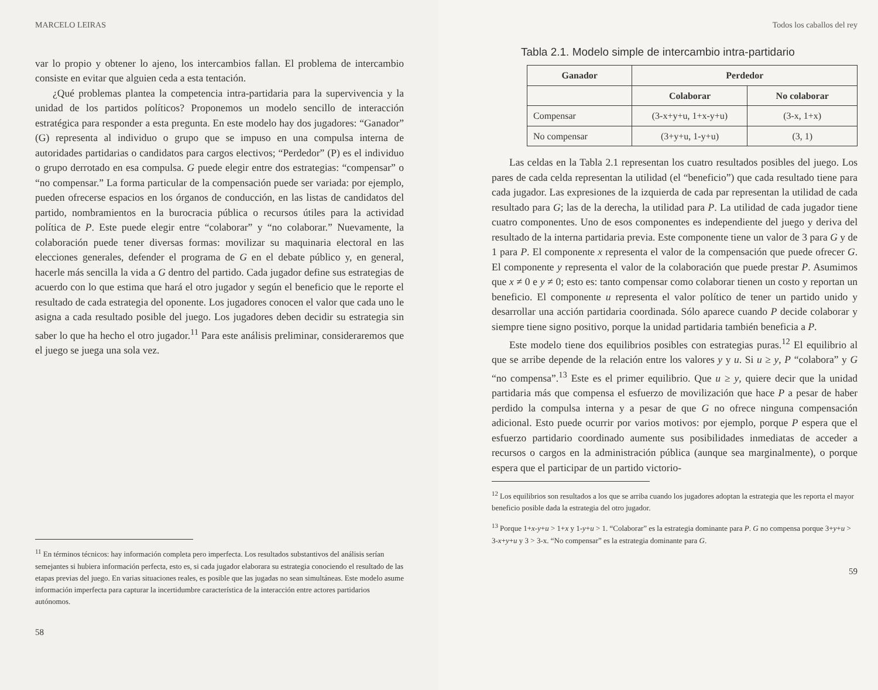MARCELO LEIRAS
var lo propio y obtener lo ajeno, los intercambios fallan. El problema de intercambio consiste en evitar que alguien ceda a esta tentación.
¿Qué problemas plantea la competencia intra-partidaria para la supervivencia y la unidad de los partidos políticos? Proponemos un modelo sencillo de interacción estratégica para responder a esta pregunta. En este modelo hay dos jugadores: “Ganador” (G) representa al individuo o grupo que se impuso en una compulsa interna de autoridades partidarias o candidatos para cargos electivos; “Perdedor” (P) es el individuo o grupo derrotado en esa compulsa. G puede elegir entre dos estrategias: “compensar” o “no compensar.” La forma particular de la compensación puede ser variada: por ejemplo, pueden ofrecerse espacios en los órganos de conducción, en las listas de candidatos del partido, nombramientos en la burocracia pública o recursos útiles para la actividad política de P. Este puede elegir entre “colaborar” y “no colaborar.” Nuevamente, la colaboración puede tener diversas formas: movilizar su maquinaria electoral en las elecciones generales, defender el programa de G en el debate público y, en general, hacerle más sencilla la vida a G dentro del partido. Cada jugador define sus estrategias de acuerdo con lo que estima que hará el otro jugador y según el beneficio que le reporte el resultado de cada estrategia del oponente. Los jugadores conocen el valor que cada uno le asigna a cada resultado posible del juego. Los jugadores deben decidir su estrategia sin saber lo que ha hecho el otro jugador.<sup>11</sup> Para este análisis preliminar, consideraremos que el juego se juega una sola vez.
<sup>11</sup> En términos técnicos: hay información completa pero imperfecta. Los resultados substantivos del análisis serían semejantes si hubiera información perfecta, esto es, si cada jugador elaborara su estrategia conociendo el resultado de las etapas previas del juego. En varias situaciones reales, es posible que las jugadas no sean simultáneas. Este modelo asume información imperfecta para capturar la incertidumbre característica de la interacción entre actores partidarios autónomos.
58
Todos los caballos del rey
Tabla 2.1. Modelo simple de intercambio intra-partidario
| Ganador | Perdedor | |
| --- | --- | --- |
| | Colaborar | No colaborar |
| Compensar | (3-x+y+u, 1+x-y+u) | (3-x, 1+x) |
| No compensar | (3+y+u, 1-y+u) | (3, 1) |
Las celdas en la Tabla 2.1 representan los cuatro resultados posibles del juego. Los pares de cada celda representan la utilidad (el “beneficio”) que cada resultado tiene para cada jugador. Las expresiones de la izquierda de cada par representan la utilidad de cada resultado para G; las de la derecha, la utilidad para P. La utilidad de cada jugador tiene cuatro componentes. Uno de esos componentes es independiente del juego y deriva del resultado de la interna partidaria previa. Este componente tiene un valor de 3 para G y de 1 para P. El componente x representa el valor de la compensación que puede ofrecer G. El componente y representa el valor de la colaboración que puede prestar P. Asumimos que x ≠ 0 e y ≠ 0; esto es: tanto compensar como colaborar tienen un costo y reportan un beneficio. El componente u representa el valor político de tener un partido unido y desarrollar una acción partidaria coordinada. Sólo aparece cuando P decide colaborar y siempre tiene signo positivo, porque la unidad partidaria también beneficia a P.
Este modelo tiene dos equilibrios posibles con estrategias puras.<sup>12</sup> El equilibrio al que se arribe depende de la relación entre los valores y y u. Si u ≥ y, P “colabora” y G “no compensa”.<sup>13</sup> Este es el primer equilibrio. Que u ≥ y, quiere decir que la unidad partidaria más que compensa el esfuerzo de movilización que hace P a pesar de haber perdido la compulsa interna y a pesar de que G no ofrece ninguna compensación adicional. Esto puede ocurrir por varios motivos: por ejemplo, porque P espera que el esfuerzo partidario coordinado aumente sus posibilidades inmediatas de acceder a recursos o cargos en la administración pública (aunque sea marginalmente), o porque espera que el participar de un partido victorio-
<sup>12</sup> Los equilibrios son resultados a los que se arriba cuando los jugadores adoptan la estrategia que les reporta el mayor beneficio posible dada la estrategia del otro jugador.
<sup>13</sup> Porque 1+x-y+u > 1+x y 1-y+u > 1. “Colaborar” es la estrategia dominante para P. G no compensa porque 3+y+u > 3-x+y+u y 3 > 3-x. “No compensar” es la estrategia dominante para G.
59